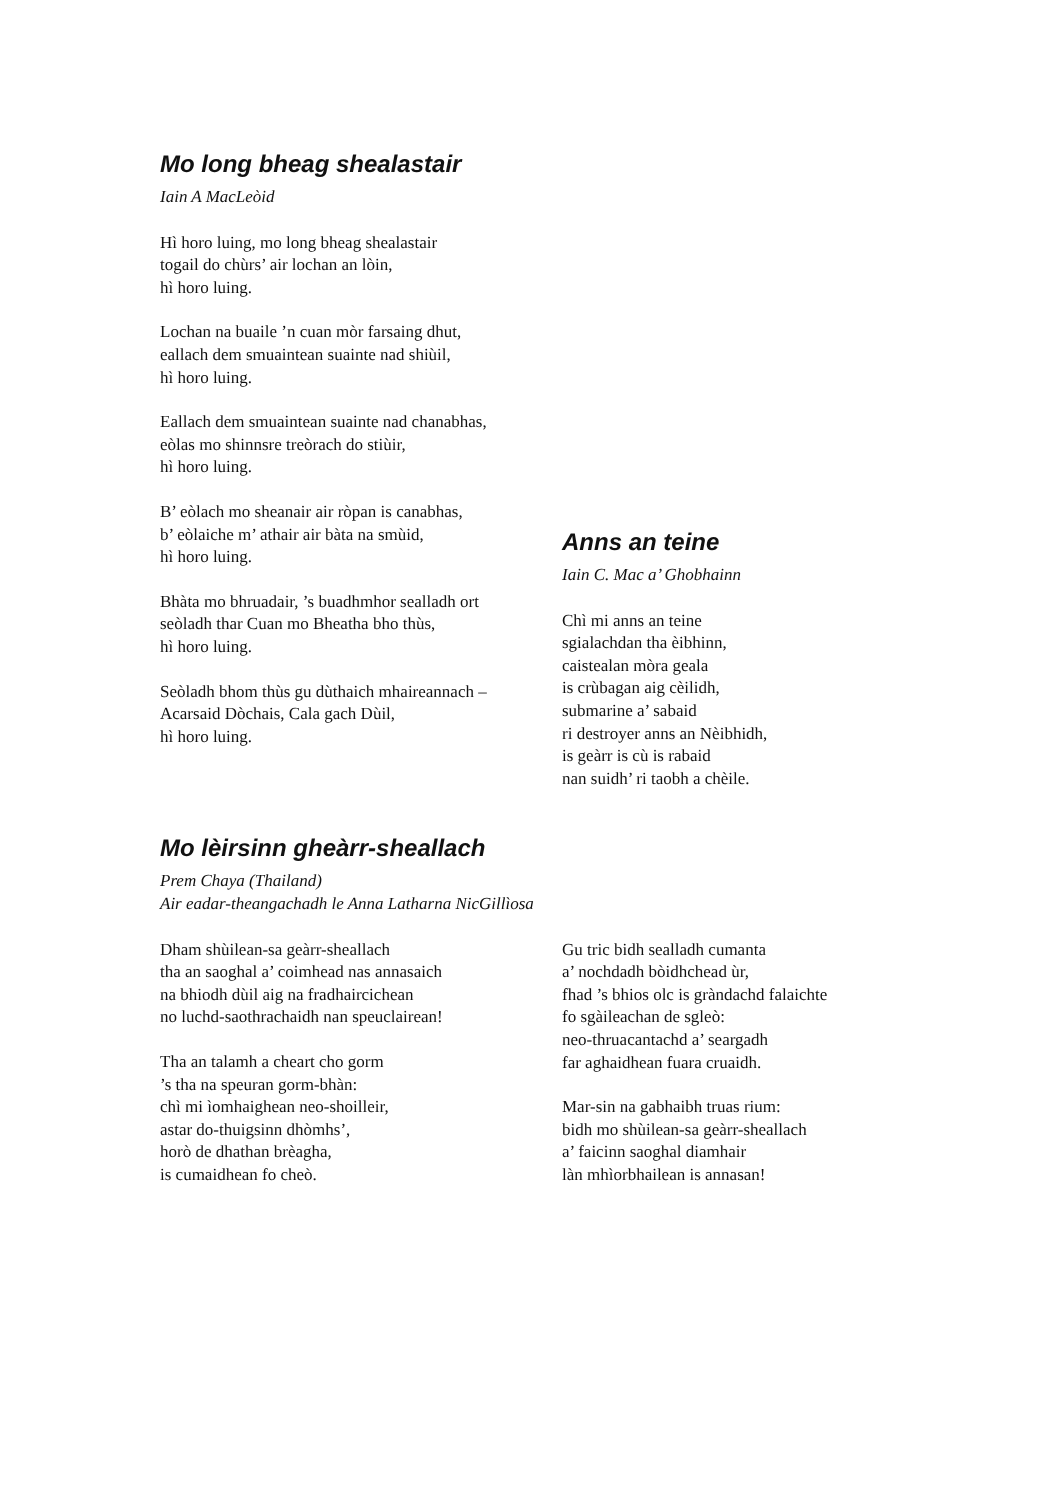Mo long bheag shealastair
Iain A MacLeòid
Hì horo luing, mo long bheag shealastair
togail do chùrs’ air lochan an lòin,
hì horo luing.
Lochan na buaile ’n cuan mòr farsaing dhut,
eallach dem smuaintean suainte nad shiùil,
hì horo luing.
Eallach dem smuaintean suainte nad chanabhas,
eòlas mo shinnsre treòrach do stiùir,
hì horo luing.
B’ eòlach mo sheanair air ròpan is canabhas,
b’ eòlaiche m’ athair air bàta na smùid,
hì horo luing.
Bhàta mo bhruadair, ’s buadhmhor sealladh ort
seòladh thar Cuan mo Bheatha bho thùs,
hì horo luing.
Seòladh bhom thùs gu dùthaich mhaireannach –
Acarsaid Dòchais, Cala gach Dùil,
hì horo luing.
Anns an teine
Iain C. Mac a’ Ghobhainn
Chì mi anns an teine
sgialachdan tha èibhinn,
caistealan mòra geala
is crùbagan aig cèilidh,
submarine a’ sabaid
ri destroyer anns an Nèibhidh,
is geàrr is cù is rabaid
nan suidh’ ri taobh a chèile.
Mo lèirsinn gheàrr-sheallach
Prem Chaya (Thailand)
Air eadar-theangachadh le Anna Latharna NicGillìosa
Dham shùilean-sa geàrr-sheallach
tha an saoghal a’ coimhead nas annasaich
na bhiodh dùil aig na fradhaircichean
no luchd-saothrachaidh nan speuclairean!
Tha an talamh a cheart cho gorm
’s tha na speuran gorm-bhàn:
chì mi ìomhaighean neo-shoilleir,
astar do-thuigsinn dhòmhs’,
horò de dhathan brèagha,
is cumaidhean fo cheò.
Gu tric bidh sealladh cumanta
a’ nochdadh bòidhchead ùr,
fhad ’s bhios olc is gràndachd falaichte
fo sgàileachan de sgleò:
neo-thruacantachd a’ seargadh
far aghaidhean fuara cruaidh.
Mar-sin na gabhaibh truas rium:
bidh mo shùilean-sa geàrr-sheallach
a’ faicinn saoghal diamhair
làn mhìorbhailean is annasan!